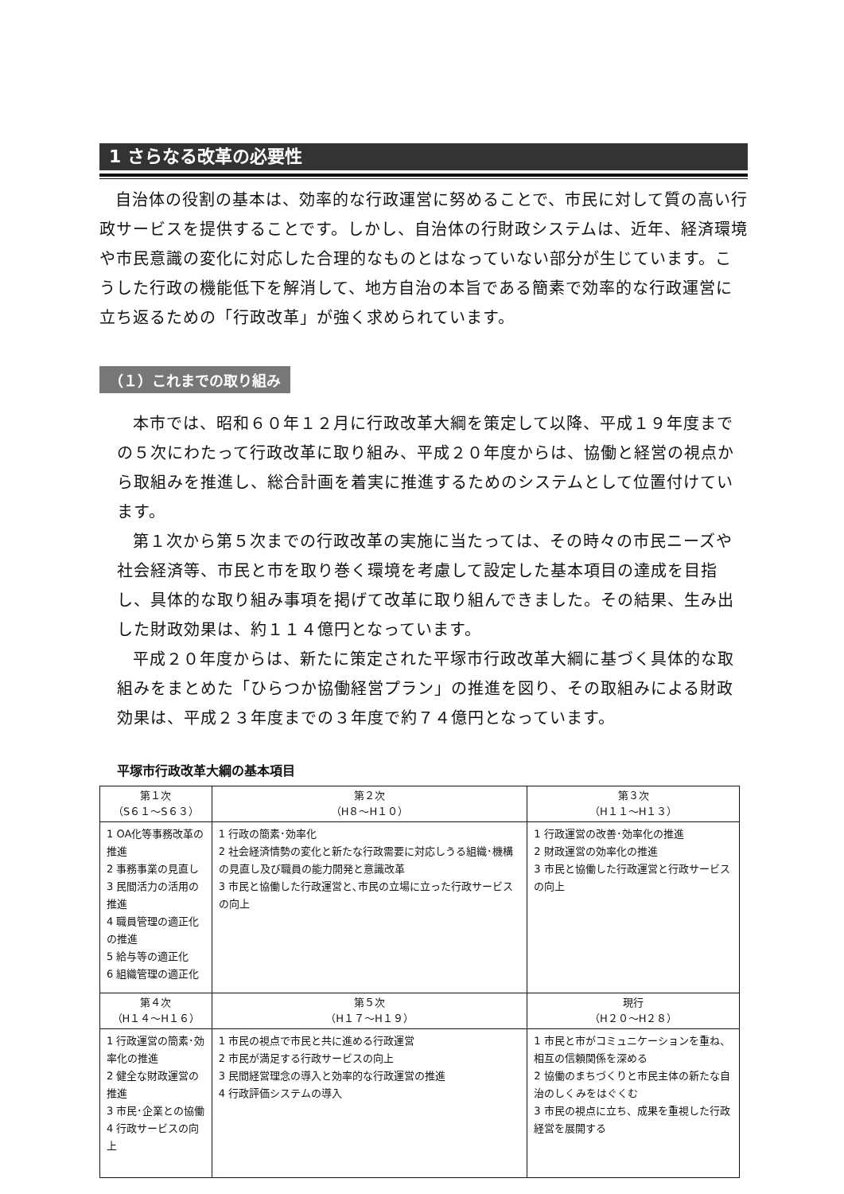1 さらなる改革の必要性
自治体の役割の基本は、効率的な行政運営に努めることで、市民に対して質の高い行政サービスを提供することです。しかし、自治体の行財政システムは、近年、経済環境や市民意識の変化に対応した合理的なものとはなっていない部分が生じています。こうした行政の機能低下を解消して、地方自治の本旨である簡素で効率的な行政運営に立ち返るための「行政改革」が強く求められています。
（１）これまでの取り組み
本市では、昭和６０年１２月に行政改革大綱を策定して以降、平成１９年度までの５次にわたって行政改革に取り組み、平成２０年度からは、協働と経営の視点から取組みを推進し、総合計画を着実に推進するためのシステムとして位置付けています。
第１次から第５次までの行政改革の実施に当たっては、その時々の市民ニーズや社会経済等、市民と市を取り巻く環境を考慮して設定した基本項目の達成を目指し、具体的な取り組み事項を掲げて改革に取り組んできました。その結果、生み出した財政効果は、約１１４億円となっています。
平成２０年度からは、新たに策定された平塚市行政改革大綱に基づく具体的な取組みをまとめた「ひらつか協働経営プラン」の推進を図り、その取組みによる財政効果は、平成２３年度までの３年度で約７４億円となっています。
平塚市行政改革大綱の基本項目
| 第１次 （S６１～S６３） | 第２次 （H８～H１０） | 第３次 （H１１～H１３） |
| --- | --- | --- |
| 1 OA化等事務改革の推進 2 事務事業の見直し 3 民間活力の活用の推進 4 職員管理の適正化の推進 5 給与等の適正化 6 組織管理の適正化 | 1 行政の簡素･効率化 2 社会経済情勢の変化と新たな行政需要に対応しうる組織･機構の見直し及び職員の能力開発と意識改革 3 市民と協働した行政運営と､市民の立場に立った行政サービスの向上 | 1 行政運営の改善･効率化の推進 2 財政運営の効率化の推進 3 市民と協働した行政運営と行政サービスの向上 |
| 第４次 （H１４～H１６） | 第５次 （H１７～H１９） | 現行 （H２０～H２８） |
| 1 行政運営の簡素･効率化の推進 2 健全な財政運営の推進 3 市民･企業との協働 4 行政サービスの向上 | 1 市民の視点で市民と共に進める行政運営 2 市民が満足する行政サービスの向上 3 民間経営理念の導入と効率的な行政運営の推進 4 行政評価システムの導入 | 1 市民と市がコミュニケーションを重ね、相互の信頼関係を深める 2 協働のまちづくりと市民主体の新たな自治のしくみをはぐくむ 3 市民の視点に立ち、成果を重視した行政経営を展開する |